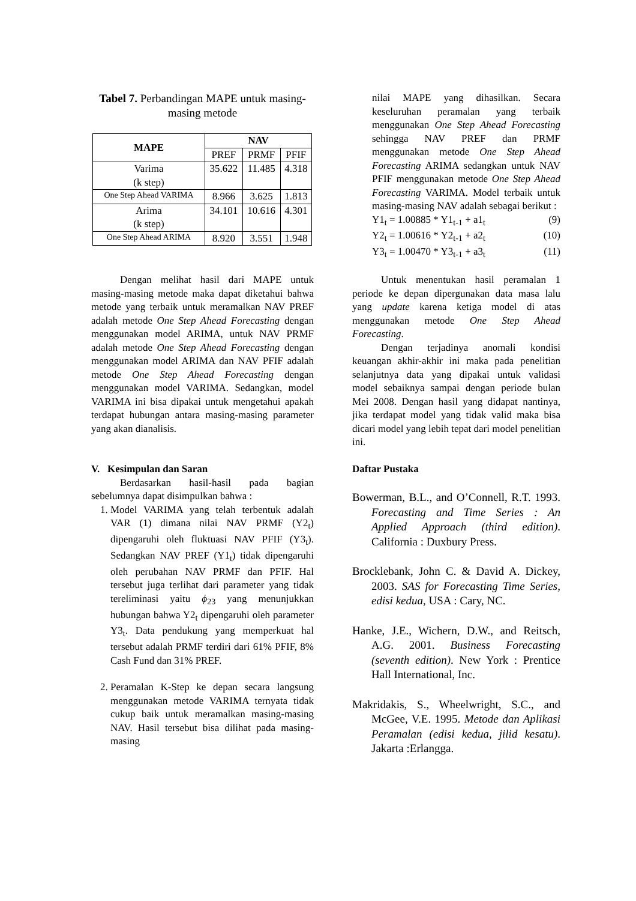Tabel 7. Perbandingan MAPE untuk masing-masing metode
| MAPE | NAV | | |
| --- | --- | --- | --- |
| | PREF | PRMF | PFIF |
| Varima (k step) | 35.622 | 11.485 | 4.318 |
| One Step Ahead VARIMA | 8.966 | 3.625 | 1.813 |
| Arima (k step) | 34.101 | 10.616 | 4.301 |
| One Step Ahead ARIMA | 8.920 | 3.551 | 1.948 |
Dengan melihat hasil dari MAPE untuk masing-masing metode maka dapat diketahui bahwa metode yang terbaik untuk meramalkan NAV PREF adalah metode One Step Ahead Forecasting dengan menggunakan model ARIMA, untuk NAV PRMF adalah metode One Step Ahead Forecasting dengan menggunakan model ARIMA dan NAV PFIF adalah metode One Step Ahead Forecasting dengan menggunakan model VARIMA. Sedangkan, model VARIMA ini bisa dipakai untuk mengetahui apakah terdapat hubungan antara masing-masing parameter yang akan dianalisis.
V. Kesimpulan dan Saran
Berdasarkan hasil-hasil pada bagian sebelumnya dapat disimpulkan bahwa :
1. Model VARIMA yang telah terbentuk adalah VAR (1) dimana nilai NAV PRMF (Y2<sub>t</sub>) dipengaruhi oleh fluktuasi NAV PFIF (Y3<sub>t</sub>). Sedangkan NAV PREF (Y1<sub>t</sub>) tidak dipengaruhi oleh perubahan NAV PRMF dan PFIF. Hal tersebut juga terlihat dari parameter yang tidak tereliminasi yaitu ϕ<sub>23</sub> yang menunjukkan hubungan bahwa Y2<sub>t</sub> dipengaruhi oleh parameter Y3<sub>t</sub>. Data pendukung yang memperkuat hal tersebut adalah PRMF terdiri dari 61% PFIF, 8% Cash Fund dan 31% PREF.
2. Peramalan K-Step ke depan secara langsung menggunakan metode VARIMA ternyata tidak cukup baik untuk meramalkan masing-masing NAV. Hasil tersebut bisa dilihat pada masing-masing
nilai MAPE yang dihasilkan. Secara keseluruhan peramalan yang terbaik menggunakan One Step Ahead Forecasting sehingga NAV PREF dan PRMF menggunakan metode One Step Ahead Forecasting ARIMA sedangkan untuk NAV PFIF menggunakan metode One Step Ahead Forecasting VARIMA. Model terbaik untuk masing-masing NAV adalah sebagai berikut :
Y1<sub>t</sub> = 1.00885 * Y1<sub>t-1</sub> + a1<sub>t</sub> (9)
Y2<sub>t</sub> = 1.00616 * Y2<sub>t-1</sub> + a2<sub>t</sub> (10)
Y3<sub>t</sub> = 1.00470 * Y3<sub>t-1</sub> + a3<sub>t</sub> (11)
Untuk menentukan hasil peramalan 1 periode ke depan dipergunakan data masa lalu yang update karena ketiga model di atas menggunakan metode One Step Ahead Forecasting.
Dengan terjadinya anomali kondisi keuangan akhir-akhir ini maka pada penelitian selanjutnya data yang dipakai untuk validasi model sebaiknya sampai dengan periode bulan Mei 2008. Dengan hasil yang didapat nantinya, jika terdapat model yang tidak valid maka bisa dicari model yang lebih tepat dari model penelitian ini.
Daftar Pustaka
Bowerman, B.L., and O’Connell, R.T. 1993. Forecasting and Time Series : An Applied Approach (third edition). California : Duxbury Press.
Brocklebank, John C. & David A. Dickey, 2003. SAS for Forecasting Time Series, edisi kedua, USA : Cary, NC.
Hanke, J.E., Wichern, D.W., and Reitsch, A.G. 2001. Business Forecasting (seventh edition). New York : Prentice Hall International, Inc.
Makridakis, S., Wheelwright, S.C., and McGee, V.E. 1995. Metode dan Aplikasi Peramalan (edisi kedua, jilid kesatu). Jakarta :Erlangga.